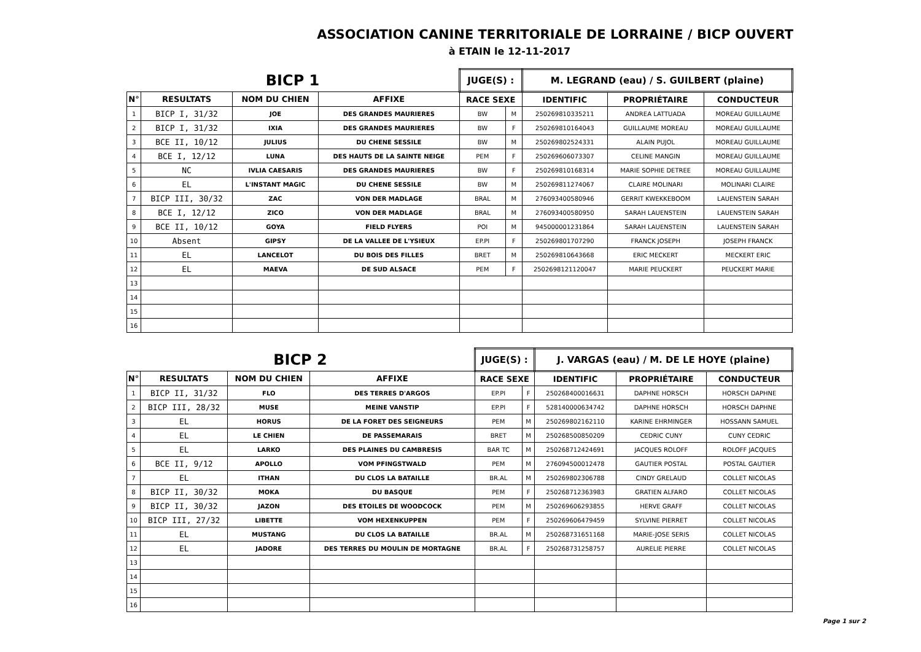ASSOCIATION CANINE TERRITORIALE DE LORRAINE / BICP OUVERT
à ETAIN le 12-11-2017
| BICP 1 | | | | JUGE(S) : | | M. LEGRAND (eau) / S. GUILBERT (plaine) | | |
| N° | RESULTATS | NOM DU CHIEN | AFFIXE | RACE SEXE | | IDENTIFIC | PROPRIÉTAIRE | CONDUCTEUR |
| 1 | BICP I, 31/32 | JOE | DES GRANDES MAURIERES | BW | M | 250269810335211 | ANDREA LATTUADA | MOREAU GUILLAUME |
| 2 | BICP I, 31/32 | IXIA | DES GRANDES MAURIERES | BW | F | 250269810164043 | GUILLAUME MOREAU | MOREAU GUILLAUME |
| 3 | BCE II, 10/12 | JULIUS | DU CHENE SESSILE | BW | M | 250269802524331 | ALAIN PUJOL | MOREAU GUILLAUME |
| 4 | BCE I, 12/12 | LUNA | DES HAUTS DE LA SAINTE NEIGE | PEM | F | 250269606073307 | CELINE MANGIN | MOREAU GUILLAUME |
| 5 | NC | IVLIA CAESARIS | DES GRANDES MAURIERES | BW | F | 250269810168314 | MARIE SOPHIE DETREE | MOREAU GUILLAUME |
| 6 | EL | L'INSTANT MAGIC | DU CHENE SESSILE | BW | M | 250269811274067 | CLAIRE MOLINARI | MOLINARI CLAIRE |
| 7 | BICP III, 30/32 | ZAC | VON DER MADLAGE | BRAL | M | 276093400580946 | GERRIT KWEKKEBOOM | LAUENSTEIN SARAH |
| 8 | BCE I, 12/12 | ZICO | VON DER MADLAGE | BRAL | M | 276093400580950 | SARAH LAUENSTEIN | LAUENSTEIN SARAH |
| 9 | BCE II, 10/12 | GOYA | FIELD FLYERS | POI | M | 945000001231864 | SARAH LAUENSTEIN | LAUENSTEIN SARAH |
| 10 | Absent | GIPSY | DE LA VALLEE DE L'YSIEUX | EP.PI | F | 250269801707290 | FRANCK JOSEPH | JOSEPH FRANCK |
| 11 | EL | LANCELOT | DU BOIS DES FILLES | BRET | M | 250269810643668 | ERIC MECKERT | MECKERT ERIC |
| 12 | EL | MAEVA | DE SUD ALSACE | PEM | F | 2502698121120047 | MARIE PEUCKERT | PEUCKERT MARIE |
| 13 | | | | | | | | |
| 14 | | | | | | | | |
| 15 | | | | | | | | |
| 16 | | | | | | | | |
| BICP 2 | | | | JUGE(S) : | | J. VARGAS (eau) / M. DE LE HOYE (plaine) | | |
| N° | RESULTATS | NOM DU CHIEN | AFFIXE | RACE SEXE | | IDENTIFIC | PROPRIÉTAIRE | CONDUCTEUR |
| 1 | BICP II, 31/32 | FLO | DES TERRES D'ARGOS | EP.PI | F | 250268400016631 | DAPHNE HORSCH | HORSCH DAPHNE |
| 2 | BICP III, 28/32 | MUSE | MEINE VANSTIP | EP.PI | F | 528140000634742 | DAPHNE HORSCH | HORSCH DAPHNE |
| 3 | EL | HORUS | DE LA FORET DES SEIGNEURS | PEM | M | 250269802162110 | KARINE EHRMINGER | HOSSANN SAMUEL |
| 4 | EL | LE CHIEN | DE PASSEMARAIS | BRET | M | 250268500850209 | CEDRIC CUNY | CUNY CEDRIC |
| 5 | EL | LARKO | DES PLAINES DU CAMBRESIS | BAR TC | M | 250268712424691 | JACQUES ROLOFF | ROLOFF JACQUES |
| 6 | BCE II, 9/12 | APOLLO | VOM PFINGSTWALD | PEM | M | 276094500012478 | GAUTIER POSTAL | POSTAL GAUTIER |
| 7 | EL | ITHAN | DU CLOS LA BATAILLE | BR.AL | M | 250269802306788 | CINDY GRELAUD | COLLET NICOLAS |
| 8 | BICP II, 30/32 | MOKA | DU BASQUE | PEM | F | 250268712363983 | GRATIEN ALFARO | COLLET NICOLAS |
| 9 | BICP II, 30/32 | JAZON | DES ETOILES DE WOODCOCK | PEM | M | 250269606293855 | HERVE GRAFF | COLLET NICOLAS |
| 10 | BICP III, 27/32 | LIBETTE | VOM HEXENKUPPEN | PEM | F | 250269606479459 | SYLVINE PIERRET | COLLET NICOLAS |
| 11 | EL | MUSTANG | DU CLOS LA BATAILLE | BR.AL | M | 250268731651168 | MARIE-JOSE SERIS | COLLET NICOLAS |
| 12 | EL | JADORE | DES TERRES DU MOULIN DE MORTAGNE | BR.AL | F | 250268731258757 | AURELIE PIERRE | COLLET NICOLAS |
| 13 | | | | | | | | |
| 14 | | | | | | | | |
| 15 | | | | | | | | |
| 16 | | | | | | | | |
Page 1 sur 2